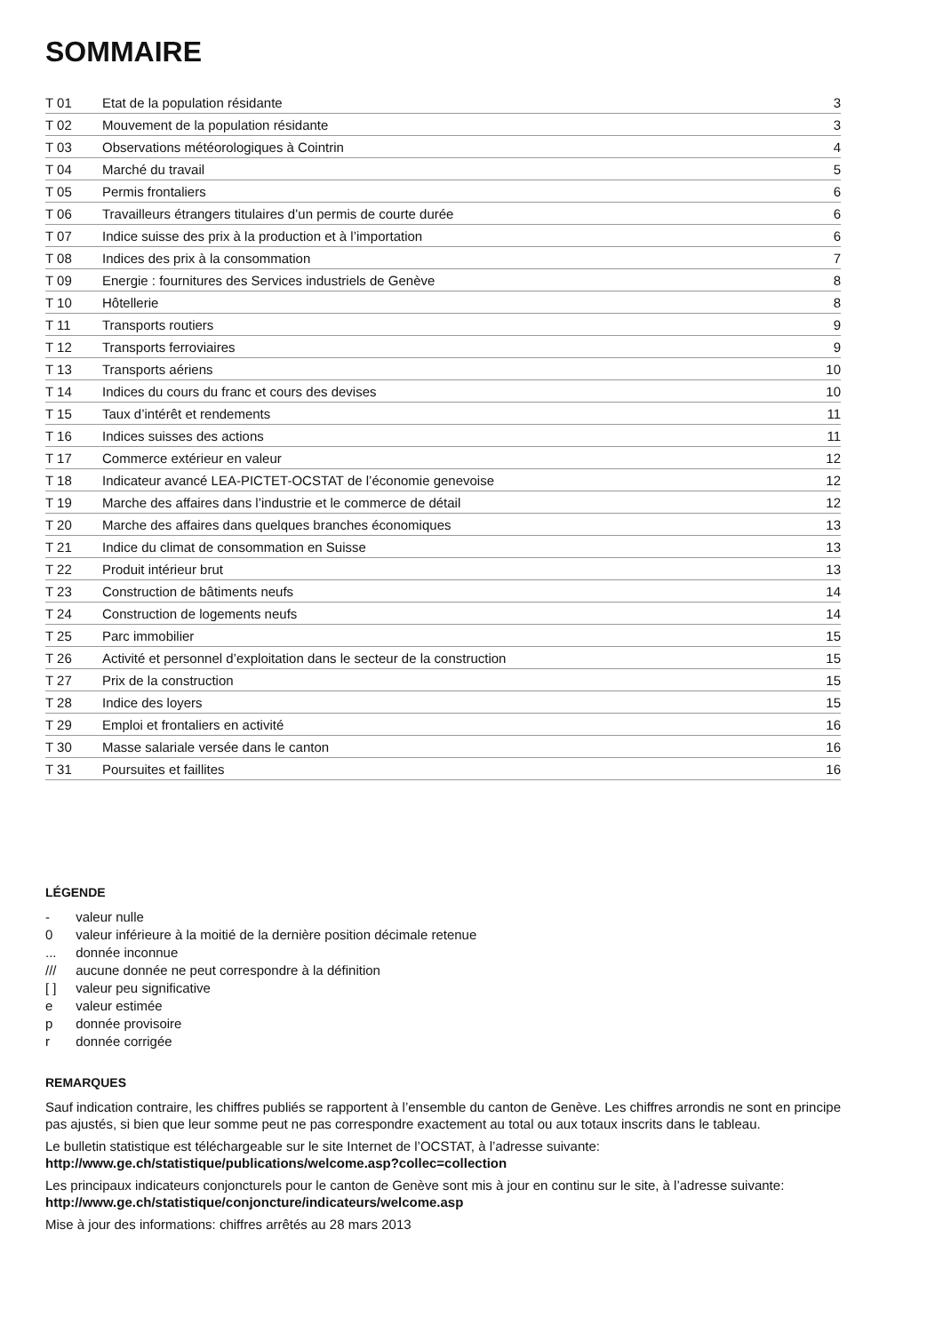SOMMAIRE
| T 01 | Etat de la population résidante | 3 |
| T 02 | Mouvement de la population résidante | 3 |
| T 03 | Observations météorologiques à Cointrin | 4 |
| T 04 | Marché du travail | 5 |
| T 05 | Permis frontaliers | 6 |
| T 06 | Travailleurs étrangers titulaires d’un permis de courte durée | 6 |
| T 07 | Indice suisse des prix à la production et à l’importation | 6 |
| T 08 | Indices des prix à la consommation | 7 |
| T 09 | Energie : fournitures des Services industriels de Genève | 8 |
| T 10 | Hôtellerie | 8 |
| T 11 | Transports routiers | 9 |
| T 12 | Transports ferroviaires | 9 |
| T 13 | Transports aériens | 10 |
| T 14 | Indices du cours du franc et cours des devises | 10 |
| T 15 | Taux d’intérêt et rendements | 11 |
| T 16 | Indices suisses des actions | 11 |
| T 17 | Commerce extérieur en valeur | 12 |
| T 18 | Indicateur avancé LEA-PICTET-OCSTAT de l’économie genevoise | 12 |
| T 19 | Marche des affaires dans l’industrie et le commerce de détail | 12 |
| T 20 | Marche des affaires dans quelques branches économiques | 13 |
| T 21 | Indice du climat de consommation en Suisse | 13 |
| T 22 | Produit intérieur brut | 13 |
| T 23 | Construction de bâtiments neufs | 14 |
| T 24 | Construction de logements neufs | 14 |
| T 25 | Parc immobilier | 15 |
| T 26 | Activité et personnel d’exploitation dans le secteur de la construction | 15 |
| T 27 | Prix de la construction | 15 |
| T 28 | Indice des loyers | 15 |
| T 29 | Emploi et frontaliers en activité | 16 |
| T 30 | Masse salariale versée dans le canton | 16 |
| T 31 | Poursuites et faillites | 16 |
LÉGENDE
- valeur nulle
0 valeur inférieure à la moitié de la dernière position décimale retenue
... donnée inconnue
/// aucune donnée ne peut correspondre à la définition
[ ] valeur peu significative
e valeur estimée
p donnée provisoire
r donnée corrigée
REMARQUES
Sauf indication contraire, les chiffres publiés se rapportent à l’ensemble du canton de Genève. Les chiffres arrondis ne sont en principe pas ajustés, si bien que leur somme peut ne pas correspondre exactement au total ou aux totaux inscrits dans le tableau.
Le bulletin statistique est téléchargeable sur le site Internet de l’OCSTAT, à l’adresse suivante:
http://www.ge.ch/statistique/publications/welcome.asp?collec=collection
Les principaux indicateurs conjoncturels pour le canton de Genève sont mis à jour en continu sur le site, à l’adresse suivante:
http://www.ge.ch/statistique/conjoncture/indicateurs/welcome.asp
Mise à jour des informations: chiffres arrêtés au 28 mars 2013